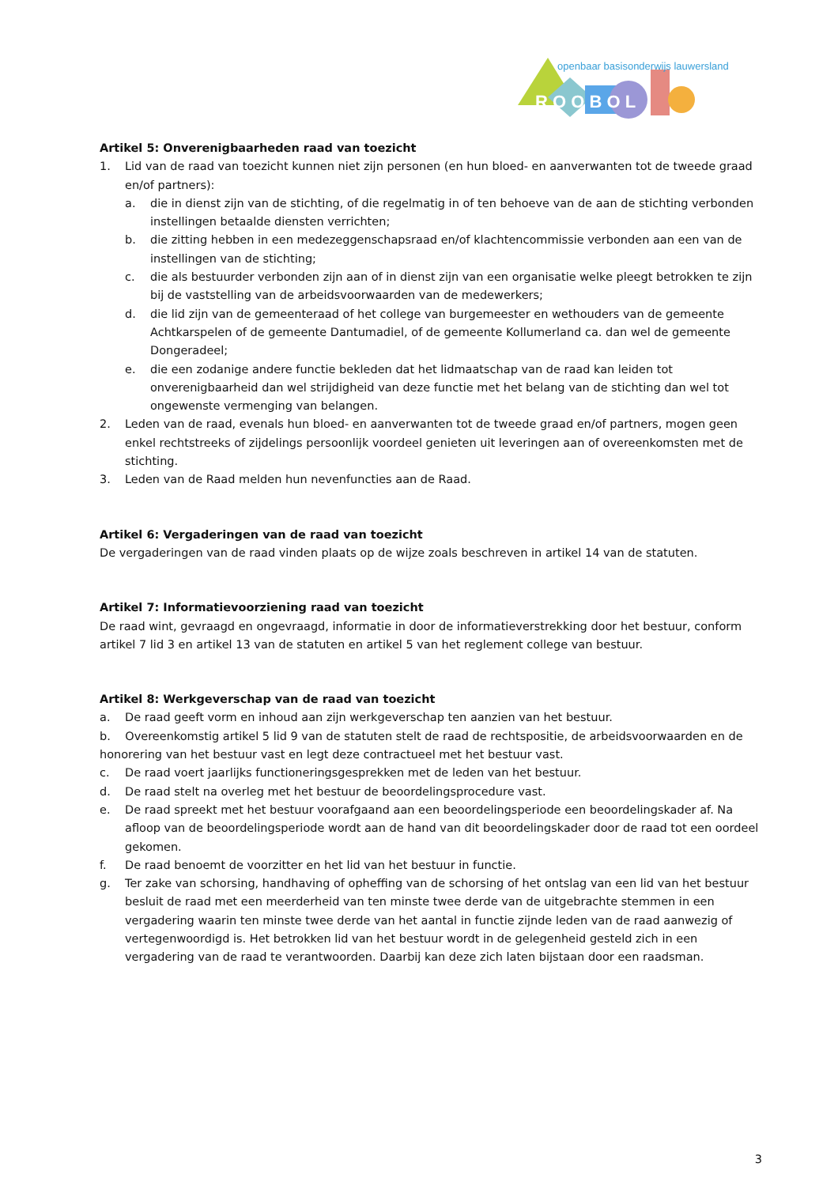R O O B O L
openbaar basisonderwijs lauwersland
Artikel 5: Onverenigbaarheden raad van toezicht
1. Lid van de raad van toezicht kunnen niet zijn personen (en hun bloed- en aanverwanten tot de tweede graad en/of partners):
a. die in dienst zijn van de stichting, of die regelmatig in of ten behoeve van de aan de stichting verbonden instellingen betaalde diensten verrichten;
b. die zitting hebben in een medezeggenschapsraad en/of klachtencommissie verbonden aan een van de instellingen van de stichting;
c. die als bestuurder verbonden zijn aan of in dienst zijn van een organisatie welke pleegt betrokken te zijn bij de vaststelling van de arbeidsvoorwaarden van de medewerkers;
d. die lid zijn van de gemeenteraad of het college van burgemeester en wethouders van de gemeente Achtkarspelen of de gemeente Dantumadiel, of de gemeente Kollumerland ca. dan wel de gemeente Dongeradeel;
e. die een zodanige andere functie bekleden dat het lidmaatschap van de raad kan leiden tot onverenigbaarheid dan wel strijdigheid van deze functie met het belang van de stichting dan wel tot ongewenste vermenging van belangen.
2. Leden van de raad, evenals hun bloed- en aanverwanten tot de tweede graad en/of partners, mogen geen enkel rechtstreeks of zijdelings persoonlijk voordeel genieten uit leveringen aan of overeenkomsten met de stichting.
3. Leden van de Raad melden hun nevenfuncties aan de Raad.
Artikel 6: Vergaderingen van de raad van toezicht
De vergaderingen van de raad vinden plaats op de wijze zoals beschreven in artikel 14 van de statuten.
Artikel 7: Informatievoorziening raad van toezicht
De raad wint, gevraagd en ongevraagd, informatie in door de informatieverstrekking door het bestuur, conform artikel 7 lid 3 en artikel 13 van de statuten en artikel 5 van het reglement college van bestuur.
Artikel 8: Werkgeverschap van de raad van toezicht
a. De raad geeft vorm en inhoud aan zijn werkgeverschap ten aanzien van het bestuur.
b. Overeenkomstig artikel 5 lid 9 van de statuten stelt de raad de rechtspositie, de arbeidsvoorwaarden en de honorering van het bestuur vast en legt deze contractueel met het bestuur vast.
c. De raad voert jaarlijks functioneringsgesprekken met de leden van het bestuur.
d. De raad stelt na overleg met het bestuur de beoordelingsprocedure vast.
e. De raad spreekt met het bestuur voorafgaand aan een beoordelingsperiode een beoordelingskader af. Na afloop van de beoordelingsperiode wordt aan de hand van dit beoordelingskader door de raad tot een oordeel gekomen.
f. De raad benoemt de voorzitter en het lid van het bestuur in functie.
g. Ter zake van schorsing, handhaving of opheffing van de schorsing of het ontslag van een lid van het bestuur besluit de raad met een meerderheid van ten minste twee derde van de uitgebrachte stemmen in een vergadering waarin ten minste twee derde van het aantal in functie zijnde leden van de raad aanwezig of vertegenwoordigd is. Het betrokken lid van het bestuur wordt in de gelegenheid gesteld zich in een vergadering van de raad te verantwoorden. Daarbij kan deze zich laten bijstaan door een raadsman.
3